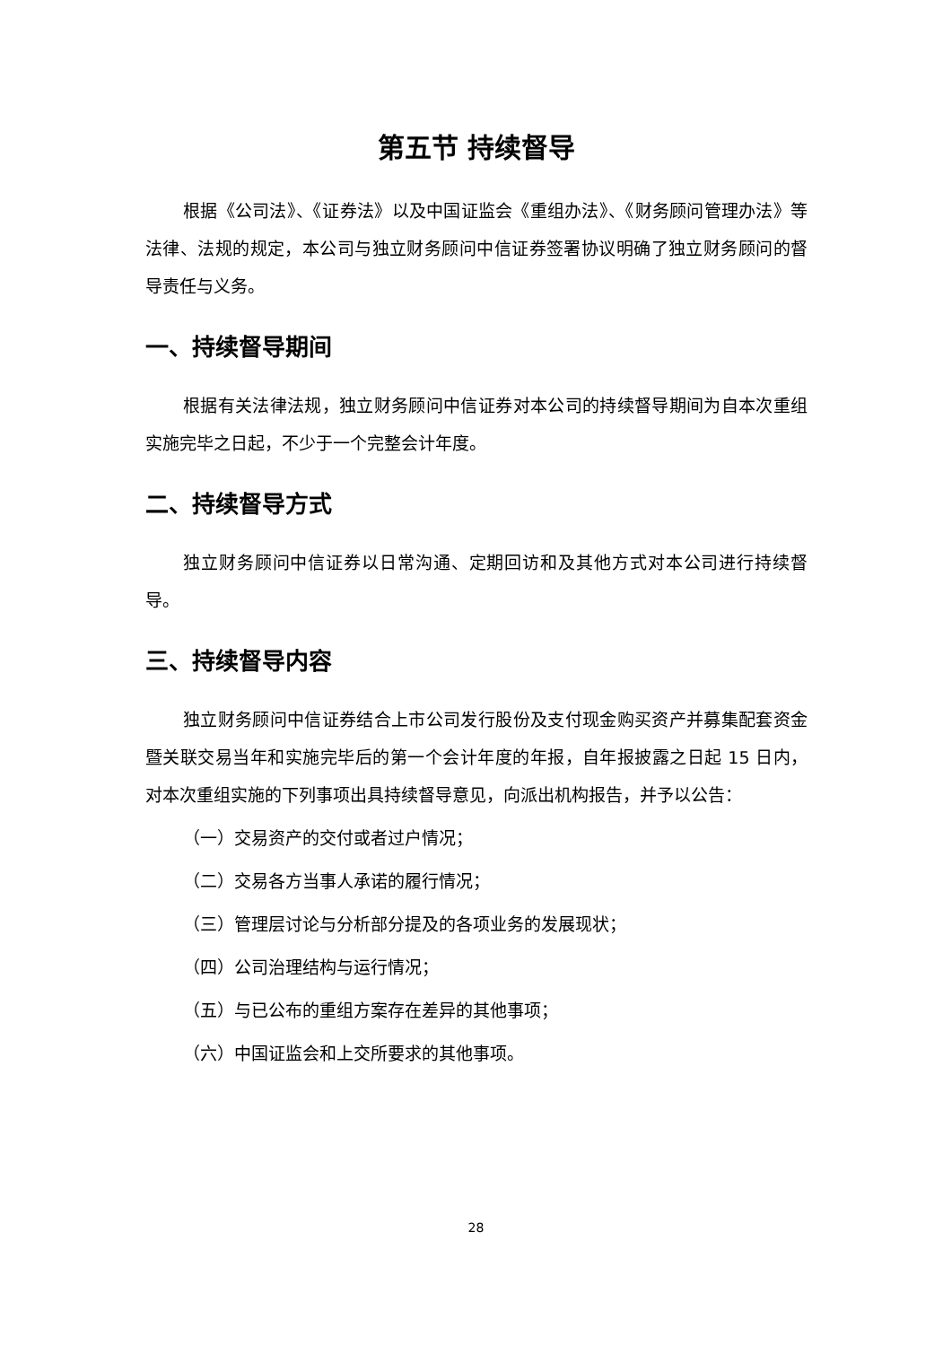第五节 持续督导
根据《公司法》、《证券法》以及中国证监会《重组办法》、《财务顾问管理办法》等法律、法规的规定，本公司与独立财务顾问中信证券签署协议明确了独立财务顾问的督导责任与义务。
一、持续督导期间
根据有关法律法规，独立财务顾问中信证券对本公司的持续督导期间为自本次重组实施完毕之日起，不少于一个完整会计年度。
二、持续督导方式
独立财务顾问中信证券以日常沟通、定期回访和及其他方式对本公司进行持续督导。
三、持续督导内容
独立财务顾问中信证券结合上市公司发行股份及支付现金购买资产并募集配套资金暨关联交易当年和实施完毕后的第一个会计年度的年报，自年报披露之日起 15 日内，对本次重组实施的下列事项出具持续督导意见，向派出机构报告，并予以公告：
（一）交易资产的交付或者过户情况；
（二）交易各方当事人承诺的履行情况；
（三）管理层讨论与分析部分提及的各项业务的发展现状；
（四）公司治理结构与运行情况；
（五）与已公布的重组方案存在差异的其他事项；
（六）中国证监会和上交所要求的其他事项。
28